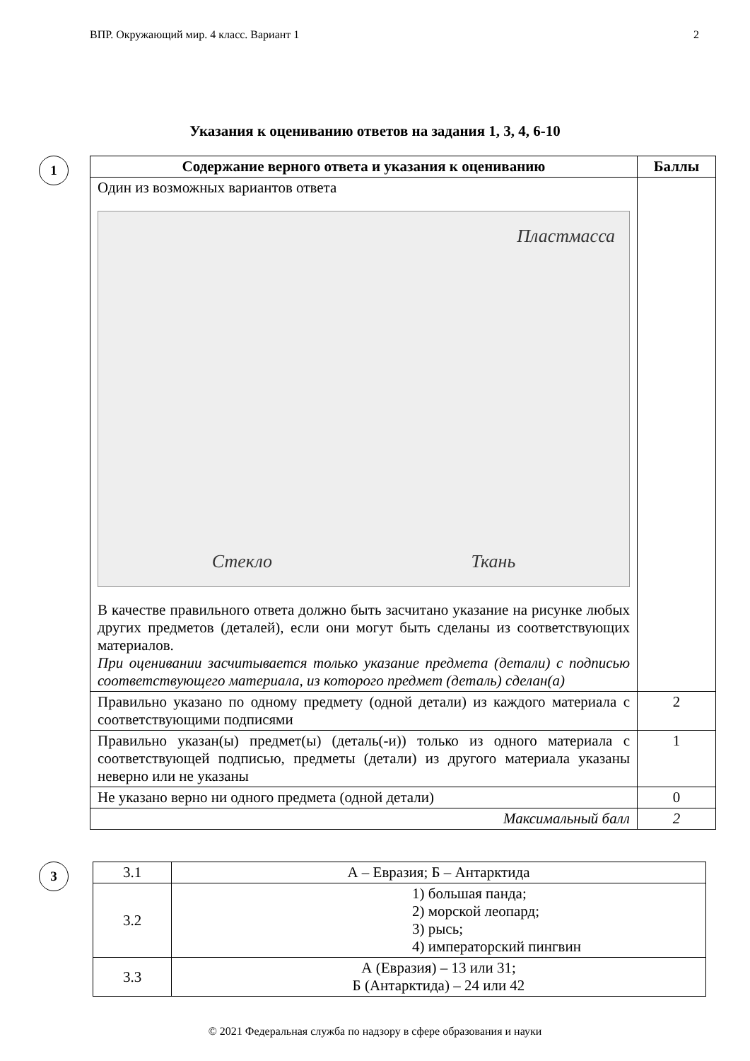ВПР. Окружающий мир. 4 класс. Вариант 1 2
Указания к оцениванию ответов на задания 1, 3, 4, 6-10
1
| Содержание верного ответа и указания к оцениванию | Баллы |
| --- | --- |
| Один из возможных вариантов ответа Пластмасса Стекло Ткань В качестве правильного ответа должно быть засчитано указание на рисунке любых других предметов (деталей), если они могут быть сделаны из соответствующих материалов. При оценивании засчитывается только указание предмета (детали) с подписью соответствующего материала, из которого предмет (деталь) сделан(а) | |
| Правильно указано по одному предмету (одной детали) из каждого материала с соответствующими подписями | 2 |
| Правильно указан(ы) предмет(ы) (деталь(-и)) только из одного материала с соответствующей подписью, предметы (детали) из другого материала указаны неверно или не указаны | 1 |
| Не указано верно ни одного предмета (одной детали) | 0 |
| Максимальный балл | 2 |
3
| 3.1 | А – Евразия; Б – Антарктида |
| 3.2 | 1) большая панда; 2) морской леопард; 3) рысь; 4) императорский пингвин |
| 3.3 | А (Евразия) – 13 или 31; Б (Антарктида) – 24 или 42 |
© 2021 Федеральная служба по надзору в сфере образования и науки